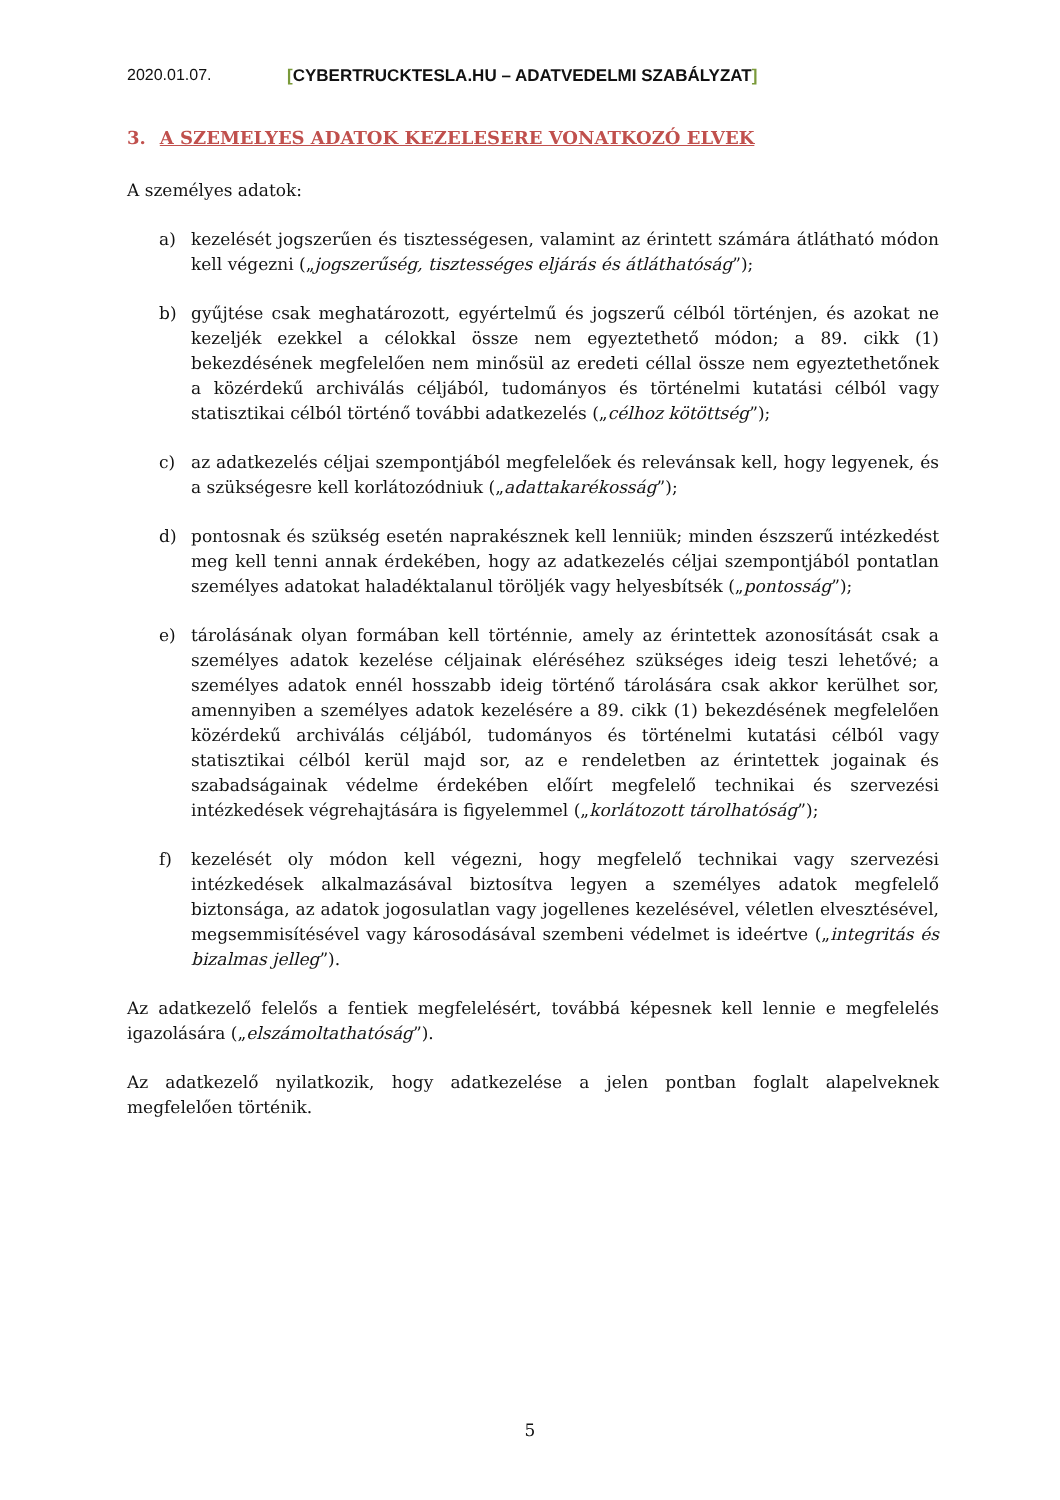2020.01.07. [CYBERTRUCKTESLA.HU – ADATVEDELMI SZABÁLYZAT]
3. A SZEMELYES ADATOK KEZELESERE VONATKOZÓ ELVEK
A személyes adatok:
a) kezelését jogszerűen és tisztességesen, valamint az érintett számára átlátható módon kell végezni („jogszerűség, tisztességes eljárás és átláthatóság”);
b) gyűjtése csak meghatározott, egyértelmű és jogszerű célból történjen, és azokat ne kezeljék ezekkel a célokkal össze nem egyeztethető módon; a 89. cikk (1) bekezdésének megfelelően nem minősül az eredeti céllal össze nem egyeztethetőnek a közérdekű archiválás céljából, tudományos és történelmi kutatási célból vagy statisztikai célból történő további adatkezelés („célhoz kötöttség”);
c) az adatkezelés céljai szempontjából megfelelőek és relevánsak kell, hogy legyenek, és a szükségesre kell korlátozódniuk („adattakarékosság”);
d) pontosnak és szükség esetén naprakésznek kell lenniük; minden észszerű intézkedést meg kell tenni annak érdekében, hogy az adatkezelés céljai szempontjából pontatlan személyes adatokat haladéktalanul töröljék vagy helyesbítsék („pontosság”);
e) tárolásának olyan formában kell történnie, amely az érintettek azonosítását csak a személyes adatok kezelése céljainak eléréséhez szükséges ideig teszi lehetővé; a személyes adatok ennél hosszabb ideig történő tárolására csak akkor kerülhet sor, amennyiben a személyes adatok kezelésére a 89. cikk (1) bekezdésének megfelelően közérdekű archiválás céljából, tudományos és történelmi kutatási célból vagy statisztikai célból kerül majd sor, az e rendeletben az érintettek jogainak és szabadságainak védelme érdekében előírt megfelelő technikai és szervezési intézkedések végrehajtására is figyelemmel („korlátozott tárolhatóság”);
f) kezelését oly módon kell végezni, hogy megfelelő technikai vagy szervezési intézkedések alkalmazásával biztosítva legyen a személyes adatok megfelelő biztonsága, az adatok jogosulatlan vagy jogellenes kezelésével, véletlen elvesztésével, megsemmisítésével vagy károsodásával szembeni védelmet is ideértve („integritás és bizalmas jelleg”).
Az adatkezelő felelős a fentiek megfelelésért, továbbá képesnek kell lennie e megfelelés igazolására („elszámoltathatóság”).
Az adatkezelő nyilatkozik, hogy adatkezelése a jelen pontban foglalt alapelveknek megfelelően történik.
5